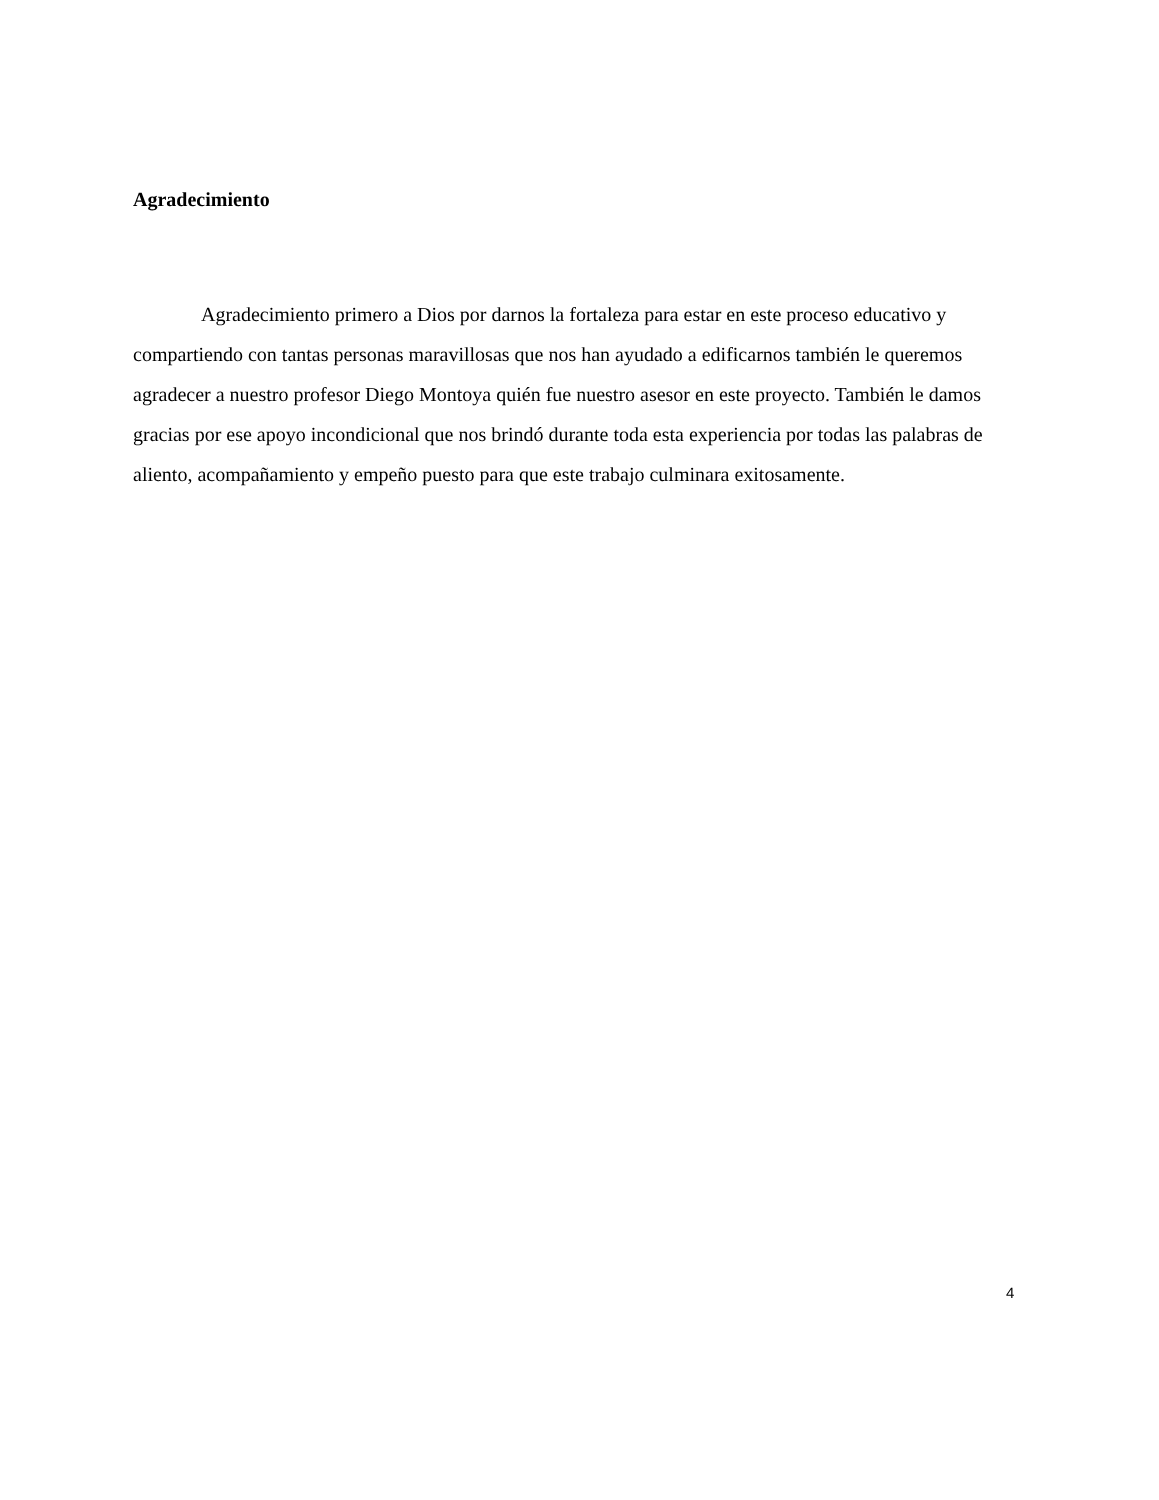Agradecimiento
Agradecimiento primero a Dios por darnos la fortaleza para estar en este proceso educativo y compartiendo con tantas personas maravillosas que nos han ayudado a edificarnos también le queremos agradecer a nuestro profesor Diego Montoya quién fue nuestro asesor en este proyecto. También le damos gracias por ese apoyo incondicional que nos brindó durante toda esta experiencia por todas las palabras de aliento, acompañamiento y empeño puesto para que este trabajo culminara exitosamente.
4